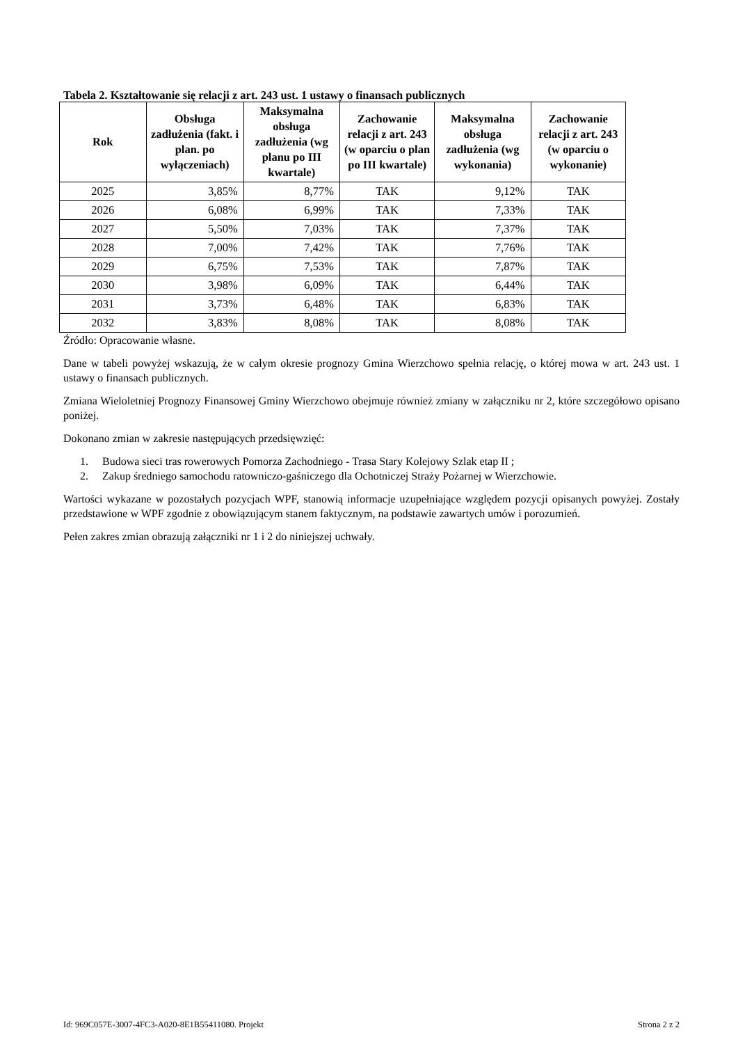Tabela 2. Kształtowanie się relacji z art. 243 ust. 1 ustawy o finansach publicznych
| Rok | Obsługa zadłużenia (fakt. i plan. po wyłączeniach) | Maksymalna obsługa zadłużenia (wg planu po III kwartale) | Zachowanie relacji z art. 243 (w oparciu o plan po III kwartale) | Maksymalna obsługa zadłużenia (wg wykonania) | Zachowanie relacji z art. 243 (w oparciu o wykonanie) |
| --- | --- | --- | --- | --- | --- |
| 2025 | 3,85% | 8,77% | TAK | 9,12% | TAK |
| 2026 | 6,08% | 6,99% | TAK | 7,33% | TAK |
| 2027 | 5,50% | 7,03% | TAK | 7,37% | TAK |
| 2028 | 7,00% | 7,42% | TAK | 7,76% | TAK |
| 2029 | 6,75% | 7,53% | TAK | 7,87% | TAK |
| 2030 | 3,98% | 6,09% | TAK | 6,44% | TAK |
| 2031 | 3,73% | 6,48% | TAK | 6,83% | TAK |
| 2032 | 3,83% | 8,08% | TAK | 8,08% | TAK |
Źródło: Opracowanie własne.
Dane w tabeli powyżej wskazują, że w całym okresie prognozy Gmina Wierzchowo spełnia relację, o której mowa w art. 243 ust. 1 ustawy o finansach publicznych.
Zmiana Wieloletniej Prognozy Finansowej Gminy Wierzchowo obejmuje również zmiany w załączniku nr 2, które szczegółowo opisano poniżej.
Dokonano zmian w zakresie następujących przedsięwzięć:
1. Budowa sieci tras rowerowych Pomorza Zachodniego - Trasa Stary Kolejowy Szlak etap II ;
2. Zakup średniego samochodu ratowniczo-gaśniczego dla Ochotniczej Straży Pożarnej w Wierzchowie.
Wartości wykazane w pozostałych pozycjach WPF, stanowią informacje uzupełniające względem pozycji opisanych powyżej. Zostały przedstawione w WPF zgodnie z obowiązującym stanem faktycznym, na podstawie zawartych umów i porozumień.
Pełen zakres zmian obrazują załączniki nr 1 i 2 do niniejszej uchwały.
Id: 969C057E-3007-4FC3-A020-8E1B55411080. Projekt Strona 2 z 2